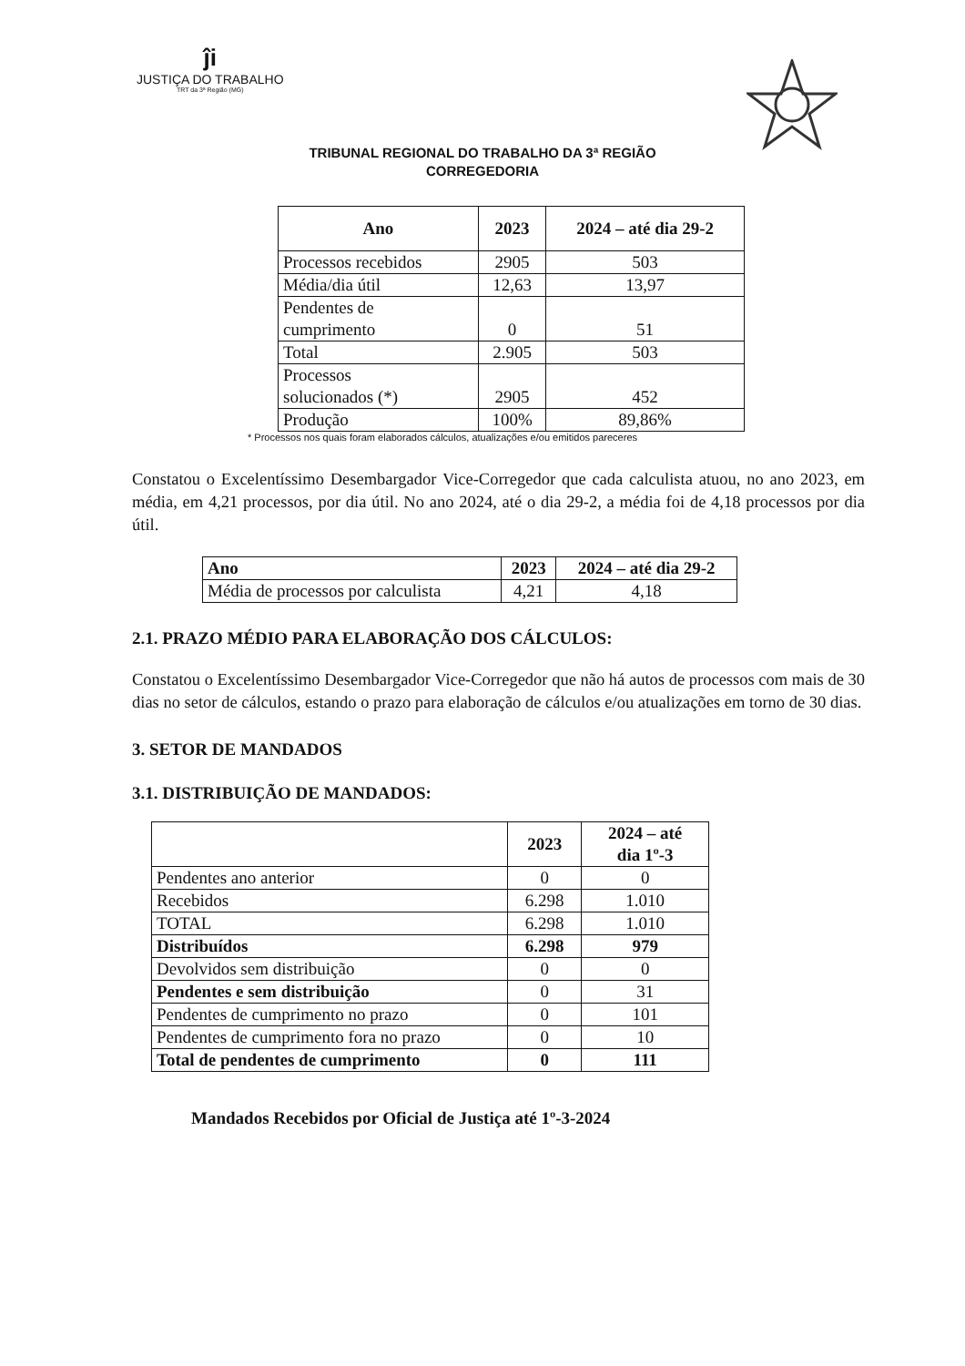ĵi
JUSTIÇA DO TRABALHO
TRT da 3ª Região (MG)
TRIBUNAL REGIONAL DO TRABALHO DA 3ª REGIÃO
CORREGEDORIA
| Ano | 2023 | 2024 – até dia 29-2 |
| --- | --- | --- |
| Processos recebidos | 2905 | 503 |
| Média/dia útil | 12,63 | 13,97 |
| Pendentes de cumprimento | 0 | 51 |
| Total | 2.905 | 503 |
| Processos solucionados (*) | 2905 | 452 |
| Produção | 100% | 89,86% |
* Processos nos quais foram elaborados cálculos, atualizações e/ou emitidos pareceres
Constatou o Excelentíssimo Desembargador Vice-Corregedor que cada calculista atuou, no ano 2023, em média, em 4,21 processos, por dia útil. No ano 2024, até o dia 29-2, a média foi de 4,18 processos por dia útil.
| Ano | 2023 | 2024 – até dia 29-2 |
| --- | --- | --- |
| Média de processos por calculista | 4,21 | 4,18 |
2.1. PRAZO MÉDIO PARA ELABORAÇÃO DOS CÁLCULOS:
Constatou o Excelentíssimo Desembargador Vice-Corregedor que não há autos de processos com mais de 30 dias no setor de cálculos, estando o prazo para elaboração de cálculos e/ou atualizações em torno de 30 dias.
3. SETOR DE MANDADOS
3.1. DISTRIBUIÇÃO DE MANDADOS:
| | 2023 | 2024 – até dia 1º-3 |
| --- | --- | --- |
| Pendentes ano anterior | 0 | 0 |
| Recebidos | 6.298 | 1.010 |
| TOTAL | 6.298 | 1.010 |
| Distribuídos | 6.298 | 979 |
| Devolvidos sem distribuição | 0 | 0 |
| Pendentes e sem distribuição | 0 | 31 |
| Pendentes de cumprimento no prazo | 0 | 101 |
| Pendentes de cumprimento fora no prazo | 0 | 10 |
| Total de pendentes de cumprimento | 0 | 111 |
Mandados Recebidos por Oficial de Justiça até 1º-3-2024